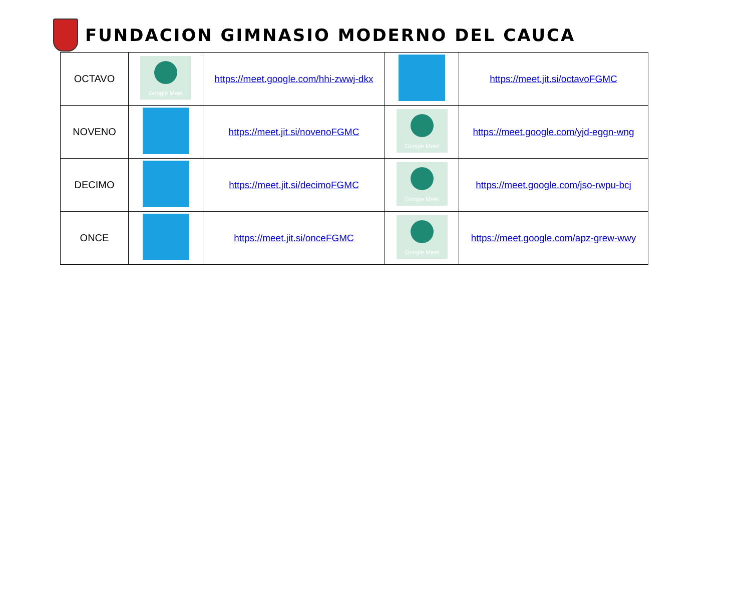FUNDACION GIMNASIO MODERNO DEL CAUCA
| OCTAVO | Google Meet | https://meet.google.com/hhi-zwwj-dkx | | https://meet.jit.si/octavoFGMC |
| NOVENO | | https://meet.jit.si/novenoFGMC | Google Meet | https://meet.google.com/yjd-eggn-wng |
| DECIMO | | https://meet.jit.si/decimoFGMC | Google Meet | https://meet.google.com/jso-rwpu-bcj |
| ONCE | | https://meet.jit.si/onceFGMC | Google Meet | https://meet.google.com/apz-grew-wwy |